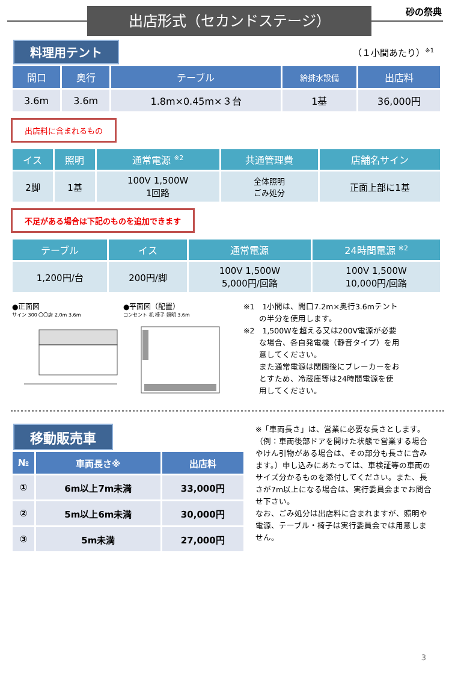出店形式（セカンドステージ） 砂の祭典
料理用テント （１小間あたり）<sup>※1</sup>
| 間口 | 奥行 | テーブル | 給排水設備 | 出店料 |
| --- | --- | --- | --- | --- |
| 3.6m | 3.6m | 1.8m×0.45m×３台 | 1基 | 36,000円 |
出店料に含まれるもの
| イス | 照明 | 通常電源 <sup>※2</sup> | 共通管理費 | 店舗名サイン |
| --- | --- | --- | --- | --- |
| 2脚 | 1基 | 100V 1,500W 1回路 | 全体照明 ごみ処分 | 正面上部に1基 |
不足がある場合は下記のものを追加できます
| テーブル | イス | 通常電源 | 24時間電源 <sup>※2</sup> |
| --- | --- | --- | --- |
| 1,200円/台 | 200円/脚 | 100V 1,500W 5,000円/回路 | 100V 1,500W 10,000円/回路 |
●正面図
サイン 300 〇〇店 2.0m 3.6m
●平面図（配置）
コンセント 机 椅子 照明 3.6m
※1　1小間は、間口7.2m×奥行3.6mテント
　　の半分を使用します。
※2　1,500Wを超える又は200V電源が必要
　　な場合、各自発電機（静音タイプ）を用
　　意してください。
　　また通常電源は閉園後にブレーカーをお
　　とすため、冷蔵庫等は24時間電源を使
　　用してください。
移動販売車
| № | 車両長さ※ | 出店料 |
| --- | --- | --- |
| ① | 6m以上7m未満 | 33,000円 |
| ② | 5m以上6m未満 | 30,000円 |
| ③ | 5m未満 | 27,000円 |
※「車両長さ」は、営業に必要な長さとします。（例：車両後部ドアを開けた状態で営業する場合やけん引物がある場合は、その部分も長さに含みます。）申し込みにあたっては、車検証等の車両のサイズ分かるものを添付してください。また、長さが7m以上になる場合は、実行委員会までお問合せ下さい。
なお、ごみ処分は出店料に含まれますが、照明や電源、テーブル・椅子は実行委員会では用意しません。
3